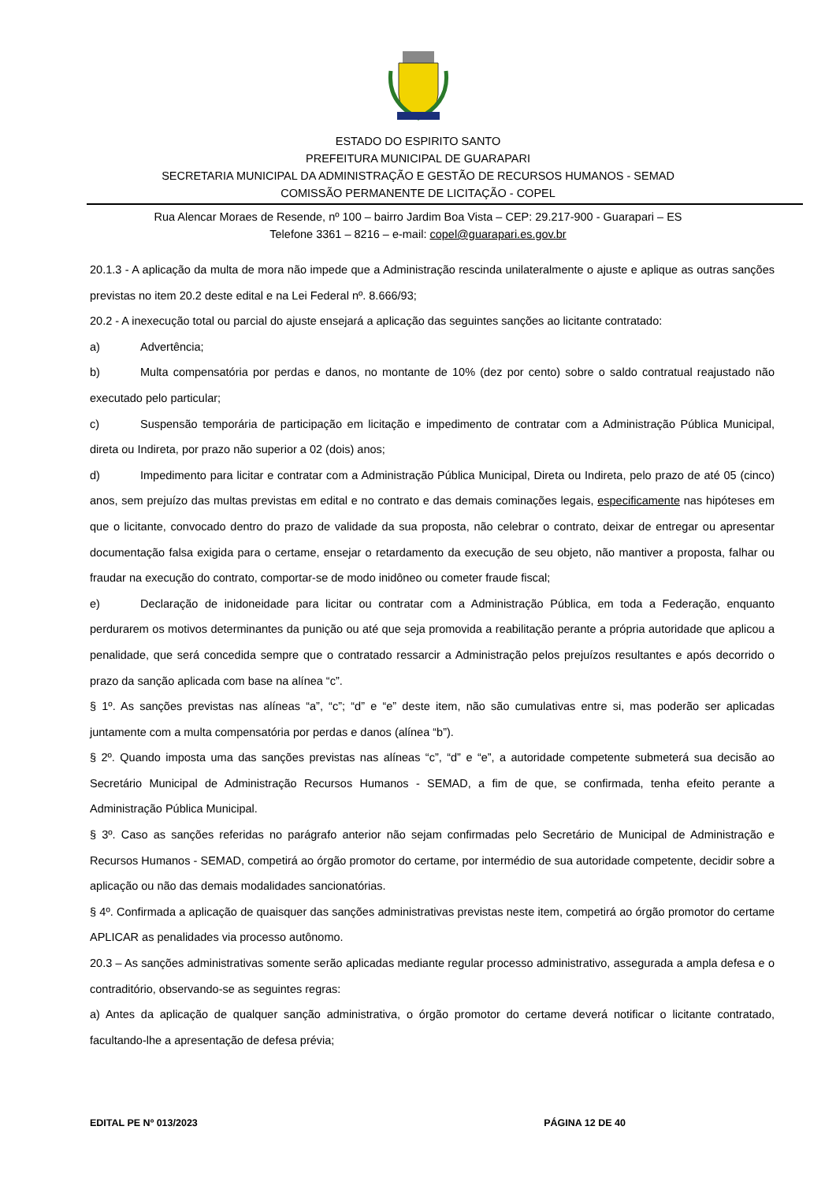ESTADO DO ESPIRITO SANTO
PREFEITURA MUNICIPAL DE GUARAPARI
SECRETARIA MUNICIPAL DA ADMINISTRAÇÃO E GESTÃO DE RECURSOS HUMANOS - SEMAD
COMISSÃO PERMANENTE DE LICITAÇÃO - COPEL
Rua Alencar Moraes de Resende, nº 100 – bairro Jardim Boa Vista – CEP: 29.217-900 - Guarapari – ES
Telefone 3361 – 8216 – e-mail: copel@guarapari.es.gov.br
20.1.3 - A aplicação da multa de mora não impede que a Administração rescinda unilateralmente o ajuste e aplique as outras sanções previstas no item 20.2 deste edital e na Lei Federal nº. 8.666/93;
20.2 - A inexecução total ou parcial do ajuste ensejará a aplicação das seguintes sanções ao licitante contratado:
a) Advertência;
b) Multa compensatória por perdas e danos, no montante de 10% (dez por cento) sobre o saldo contratual reajustado não executado pelo particular;
c) Suspensão temporária de participação em licitação e impedimento de contratar com a Administração Pública Municipal, direta ou Indireta, por prazo não superior a 02 (dois) anos;
d) Impedimento para licitar e contratar com a Administração Pública Municipal, Direta ou Indireta, pelo prazo de até 05 (cinco) anos, sem prejuízo das multas previstas em edital e no contrato e das demais cominações legais, especificamente nas hipóteses em que o licitante, convocado dentro do prazo de validade da sua proposta, não celebrar o contrato, deixar de entregar ou apresentar documentação falsa exigida para o certame, ensejar o retardamento da execução de seu objeto, não mantiver a proposta, falhar ou fraudar na execução do contrato, comportar-se de modo inidôneo ou cometer fraude fiscal;
e) Declaração de inidoneidade para licitar ou contratar com a Administração Pública, em toda a Federação, enquanto perdurarem os motivos determinantes da punição ou até que seja promovida a reabilitação perante a própria autoridade que aplicou a penalidade, que será concedida sempre que o contratado ressarcir a Administração pelos prejuízos resultantes e após decorrido o prazo da sanção aplicada com base na alínea “c”.
§ 1º. As sanções previstas nas alíneas “a”, “c”; “d” e “e” deste item, não são cumulativas entre si, mas poderão ser aplicadas juntamente com a multa compensatória por perdas e danos (alínea “b”).
§ 2º. Quando imposta uma das sanções previstas nas alíneas “c”, “d” e “e”, a autoridade competente submeterá sua decisão ao Secretário Municipal de Administração Recursos Humanos - SEMAD, a fim de que, se confirmada, tenha efeito perante a Administração Pública Municipal.
§ 3º. Caso as sanções referidas no parágrafo anterior não sejam confirmadas pelo Secretário de Municipal de Administração e Recursos Humanos - SEMAD, competirá ao órgão promotor do certame, por intermédio de sua autoridade competente, decidir sobre a aplicação ou não das demais modalidades sancionatórias.
§ 4º. Confirmada a aplicação de quaisquer das sanções administrativas previstas neste item, competirá ao órgão promotor do certame APLICAR as penalidades via processo autônomo.
20.3 – As sanções administrativas somente serão aplicadas mediante regular processo administrativo, assegurada a ampla defesa e o contraditório, observando-se as seguintes regras:
a) Antes da aplicação de qualquer sanção administrativa, o órgão promotor do certame deverá notificar o licitante contratado, facultando-lhe a apresentação de defesa prévia;
EDITAL PE Nº 013/2023 PÁGINA 12 DE 40